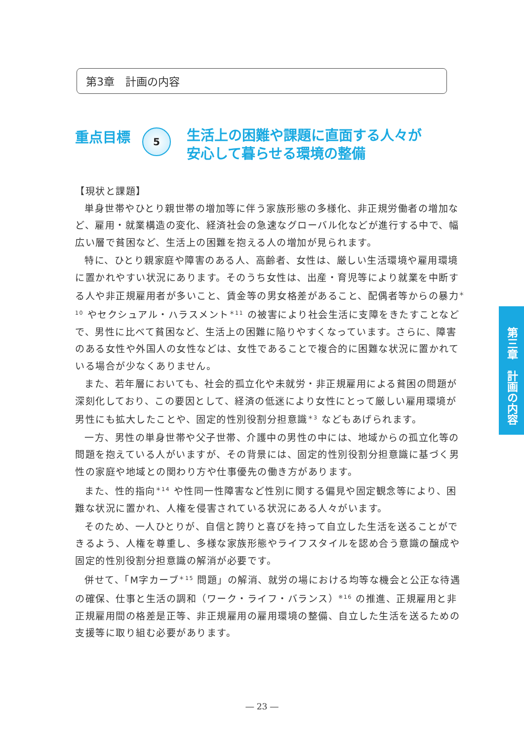第3章　計画の内容
重点目標
5
生活上の困難や課題に直面する人々が
安心して暮らせる環境の整備
【現状と課題】
単身世帯やひとり親世帯の増加等に伴う家族形態の多様化、非正規労働者の増加など、雇用・就業構造の変化、経済社会の急速なグローバル化などが進行する中で、幅広い層で貧困など、生活上の困難を抱える人の増加が見られます。
特に、ひとり親家庭や障害のある人、高齢者、女性は、厳しい生活環境や雇用環境に置かれやすい状況にあります。そのうち女性は、出産・育児等により就業を中断する人や非正規雇用者が多いこと、賃金等の男女格差があること、配偶者等からの暴力<sup>＊10</sup> やセクシュアル・ハラスメント<sup>＊11</sup> の被害により社会生活に支障をきたすことなどで、男性に比べて貧困など、生活上の困難に陥りやすくなっています。さらに、障害のある女性や外国人の女性などは、女性であることで複合的に困難な状況に置かれている場合が少なくありません。
また、若年層においても、社会的孤立化や未就労・非正規雇用による貧困の問題が深刻化しており、この要因として、経済の低迷により女性にとって厳しい雇用環境が男性にも拡大したことや、固定的性別役割分担意識<sup>＊3</sup> などもあげられます。
一方、男性の単身世帯や父子世帯、介護中の男性の中には、地域からの孤立化等の問題を抱えている人がいますが、その背景には、固定的性別役割分担意識に基づく男性の家庭や地域との関わり方や仕事優先の働き方があります。
また、性的指向<sup>＊14</sup> や性同一性障害など性別に関する偏見や固定観念等により、困難な状況に置かれ、人権を侵害されている状況にある人々がいます。
そのため、一人ひとりが、自信と誇りと喜びを持って自立した生活を送ることができるよう、人権を尊重し、多様な家族形態やライフスタイルを認め合う意識の醸成や固定的性別役割分担意識の解消が必要です。
併せて、「M字カーブ<sup>＊15</sup> 問題」の解消、就労の場における均等な機会と公正な待遇の確保、仕事と生活の調和（ワーク・ライフ・バランス）<sup>※16</sup> の推進、正規雇用と非正規雇用間の格差是正等、非正規雇用の雇用環境の整備、自立した生活を送るための支援等に取り組む必要があります。
第三章　計画の内容
― 23 ―